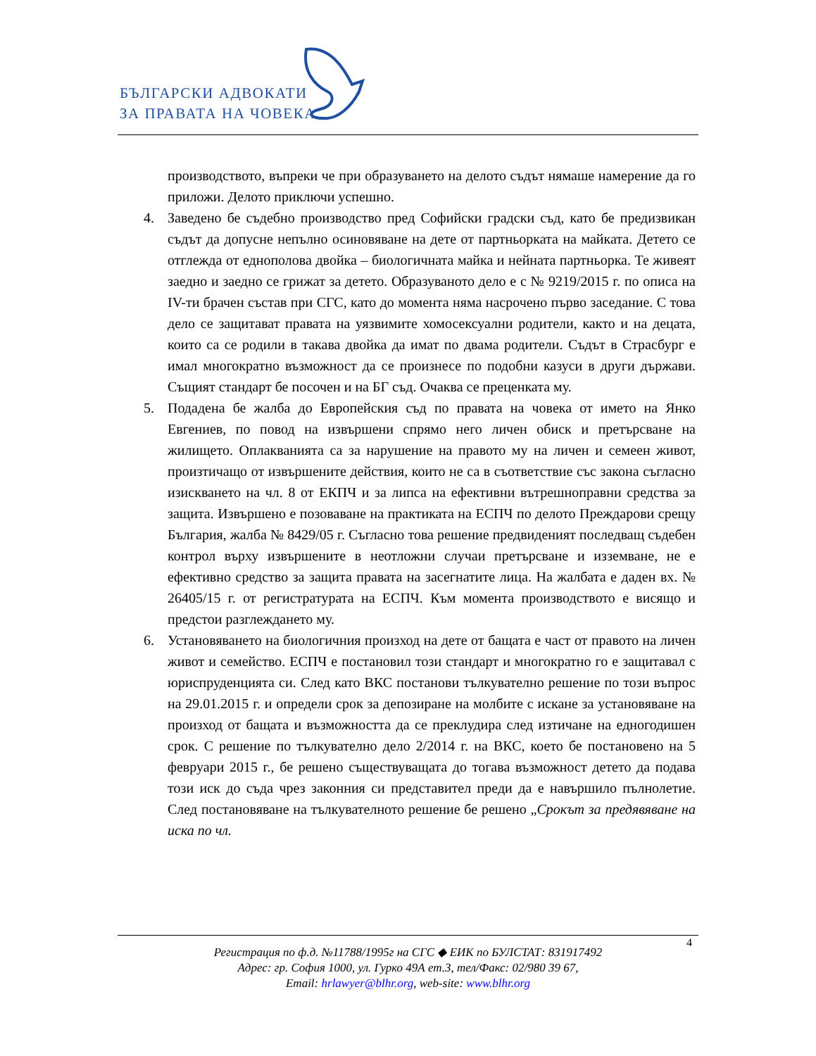БЪЛГАРСКИ АДВОКАТИ
ЗА ПРАВАТА НА ЧОВЕКА
производството, въпреки че при образуването на делото съдът нямаше намерение да го приложи. Делото приключи успешно.
4. Заведено бе съдебно производство пред Софийски градски съд, като бе предизвикан съдът да допусне непълно осиновяване на дете от партньорката на майката. Детето се отглежда от еднополова двойка – биологичната майка и нейната партньорка. Те живеят заедно и заедно се грижат за детето. Образуваното дело е с № 9219/2015 г. по описа на IV-ти брачен състав при СГС, като до момента няма насрочено първо заседание. С това дело се защитават правата на уязвимите хомосексуални родители, както и на децата, които са се родили в такава двойка да имат по двама родители. Съдът в Страсбург е имал многократно възможност да се произнесе по подобни казуси в други държави. Същият стандарт бе посочен и на БГ съд. Очаква се преценката му.
5. Подадена бе жалба до Европейския съд по правата на човека от името на Янко Евгениев, по повод на извършени спрямо него личен обиск и претърсване на жилището. Оплакванията са за нарушение на правото му на личен и семеен живот, произтичащо от извършените действия, които не са в съответствие със закона съгласно изискването на чл. 8 от ЕКПЧ и за липса на ефективни вътрешноправни средства за защита. Извършено е позоваване на практиката на ЕСПЧ по делото Преждарови срещу България, жалба № 8429/05 г. Съгласно това решение предвиденият последващ съдебен контрол върху извършените в неотложни случаи претърсване и изземване, не е ефективно средство за защита правата на засегнатите лица. На жалбата е даден вх. № 26405/15 г. от регистратурата на ЕСПЧ. Към момента производството е висящо и предстои разглеждането му.
6. Установяването на биологичния произход на дете от бащата е част от правото на личен живот и семейство. ЕСПЧ е постановил този стандарт и многократно го е защитавал с юриспруденцията си. След като ВКС постанови тълкувателно решение по този въпрос на 29.01.2015 г. и определи срок за депозиране на молбите с искане за установяване на произход от бащата и възможността да се преклудира след изтичане на едногодишен срок. С решение по тълкувателно дело 2/2014 г. на ВКС, което бе постановено на 5 февруари 2015 г., бе решено съществуващата до тогава възможност детето да подава този иск до съда чрез законния си представител преди да е навършило пълнолетие. След постановяване на тълкувателното решение бе решено „Срокът за предявяване на иска по чл.
4
Регистрация по ф.д. №11788/1995г на СГС ◆ ЕИК по БУЛСТАТ: 831917492
Адрес: гр. София 1000, ул. Гурко 49А ет.3, тел/Факс: 02/980 39 67,
Email: hrlawyer@blhr.org, web-site: www.blhr.org